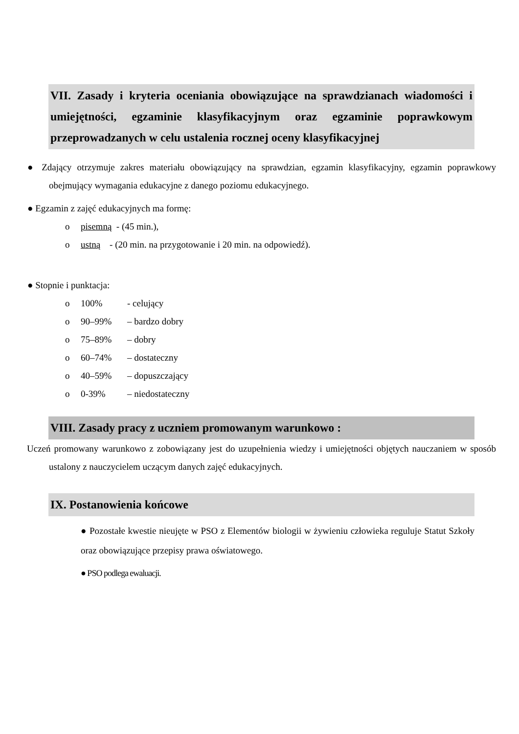VII. Zasady i kryteria oceniania obowiązujące na sprawdzianach wiadomości i umiejętności, egzaminie klasyfikacyjnym oraz egzaminie poprawkowym przeprowadzanych w celu ustalenia rocznej oceny klasyfikacyjnej
● Zdający otrzymuje zakres materiału obowiązujący na sprawdzian, egzamin klasyfikacyjny, egzamin poprawkowy obejmujący wymagania edukacyjne z danego poziomu edukacyjnego.
● Egzamin z zajęć edukacyjnych ma formę:
o pisemną - (45 min.),
o ustną - (20 min. na przygotowanie i 20 min. na odpowiedź).
● Stopnie i punktacja:
o 100% - celujący
o 90–99% – bardzo dobry
o 75–89% – dobry
o 60–74% – dostateczny
o 40–59% – dopuszczający
o 0-39% – niedostateczny
VIII. Zasady pracy z uczniem promowanym warunkowo :
Uczeń promowany warunkowo z zobowiązany jest do uzupełnienia wiedzy i umiejętności objętych nauczaniem w sposób ustalony z nauczycielem uczącym danych zajęć edukacyjnych.
IX. Postanowienia końcowe
● Pozostałe kwestie nieujęte w PSO z Elementów biologii w żywieniu człowieka reguluje Statut Szkoły oraz obowiązujące przepisy prawa oświatowego.
● PSO podlega ewaluacji.